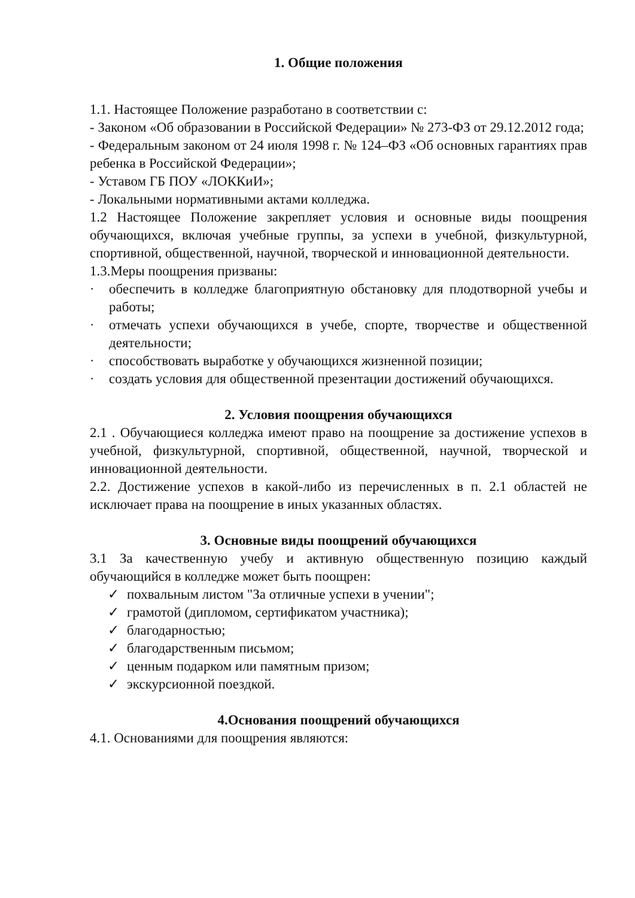1. Общие положения
1.1. Настоящее Положение разработано в соответствии с:
- Законом «Об образовании в Российской Федерации» № 273-ФЗ от 29.12.2012 года;
- Федеральным законом от 24 июля 1998 г. № 124–ФЗ «Об основных гарантиях прав ребенка в Российской Федерации»;
- Уставом ГБ ПОУ «ЛОККиИ»;
- Локальными нормативными актами колледжа.
1.2 Настоящее Положение закрепляет условия и основные виды поощрения обучающихся, включая учебные группы, за успехи в учебной, физкультурной, спортивной, общественной, научной, творческой и инновационной деятельности.
1.3.Меры поощрения призваны:
· обеспечить в колледже благоприятную обстановку для плодотворной учебы и работы;
· отмечать успехи обучающихся в учебе, спорте, творчестве и общественной деятельности;
· способствовать выработке у обучающихся жизненной позиции;
· создать условия для общественной презентации достижений обучающихся.
2. Условия поощрения обучающихся
2.1 . Обучающиеся колледжа имеют право на поощрение за достижение успехов в учебной, физкультурной, спортивной, общественной, научной, творческой и инновационной деятельности.
2.2. Достижение успехов в какой-либо из перечисленных в п. 2.1 областей не исключает права на поощрение в иных указанных областях.
3. Основные виды поощрений обучающихся
3.1 За качественную учебу и активную общественную позицию каждый обучающийся в колледже может быть поощрен:
✓ похвальным листом "За отличные успехи в учении";
✓ грамотой (дипломом, сертификатом участника);
✓ благодарностью;
✓ благодарственным письмом;
✓ ценным подарком или памятным призом;
✓ экскурсионной поездкой.
4.Основания поощрений обучающихся
4.1. Основаниями для поощрения являются: